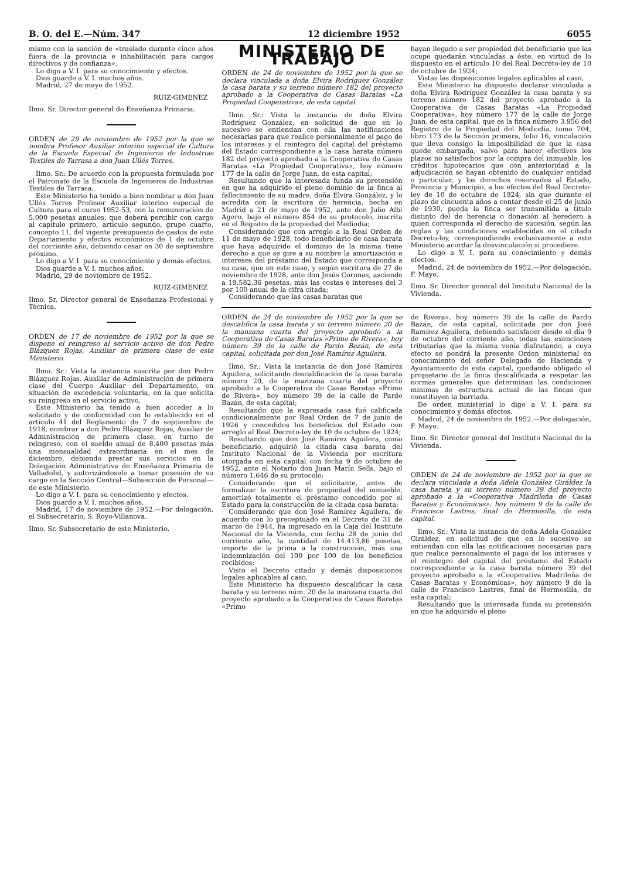B. O. del E.—Núm. 347 12 diciembre 1952 6055
mismo con la sanción de «traslado durante cinco años fuera de la provincia e inhabilitación para cargos directivos y de confianza».
Lo digo a V. I. para su conocimiento y efectos.
Dios guarde a V. I. muchos años.
Madrid, 27 de mayo de 1952.
RUIZ-GIMENEZ
Ilmo. Sr. Director general de Enseñanza Primaria.
ORDEN de 29 de noviembre de 1952 por la que se nombra Profesor Auxiliar interino especial de Cultura de la Escuela Especial de Ingenieros de Industrias Textiles de Tarrasa a don Juan Ullés Torres.
Ilmo. Sr.: De acuerdo con la propuesta formulada por el Patronato de la Escuela de Ingenieros de Industrias Textiles de Tarrasa,
Este Ministerio ha tenido a bien nombrar a don Juan Ullés Torres Profesor Auxiliar interino especial de Cultura para el curso 1952-53, con la remuneración de 5.000 pesetas anuales, que deberá percibir con cargo al capítulo primero, artículo segundo, grupo cuarto, concepto 11, del vigente presupuesto de gastos de este Departamento y efectos económicos de 1 de octubre del corriente año, debiendo cesar en 30 de septiembre próximo.
Lo digo a V. I. para su conocimiento y demás efectos.
Dios guarde a V. I. muchos años.
Madrid, 29 de noviembre de 1952.
RUIZ-GIMENEZ
Ilmo. Sr. Director general de Enseñanza Profesional y Técnica.
ORDEN de 17 de noviembre de 1952 por la que se dispone el reingreso al servicio activo de don Pedro Blázquez Rojas, Auxiliar de primera clase de este Ministerio.
Ilmo. Sr.: Vista la instancia suscrita por don Pedro Blázquez Rojas, Auxiliar de Administración de primera clase del Cuerpo Auxiliar del Departamento, en situación de excedencia voluntaria, en la que solicita su reingreso en el servicio activo,
Este Ministerio ha tenido a bien acceder a lo solicitado y de conformidad con lo establecido en el artículo 41 del Reglamento de 7 de septiembre de 1918, nombrar a don Pedro Blázquez Rojas, Auxiliar de Administración de primera clase, en turno de reingreso, con el sueldo anual de 8.400 pesetas más una mensualidad extraordinaria en el mes de diciembre, debiendo prestar sus servicios en la Delegación Administrativa de Enseñanza Primaria de Valladolid, y autorizándosele a tomar posesión de su cargo en la Sección Central—Subsección de Personal—de este Ministerio.
Lo digo a V. I. para su conocimiento y efectos.
Dios guarde a V. I. muchos años.
Madrid, 17 de noviembre de 1952.—Por delegación, el Subsecretario, S. Royo-Villanova.
Ilmo. Sr. Subsecretario de este Ministerio.
MINISTERIO DE TRABAJO
ORDEN de 24 de noviembre de 1952 por la que se declara vinculada a doña Elvira Rodríguez González la casa barata y su terreno número 182 del proyecto aprobado a la Cooperativa de Casas Baratas «La Propiedad Cooperativa», de esta capital.
Ilmo. Sr.: Vista la instancia de doña Elvira Rodríguez González, en solicitud de que en lo sucesivo se entiendan con ella las notificaciones necesarias para que realice personalmente el pago de los intereses y el reintegro del capital del préstamo del Estado correspondiente a la casa barata número 182 del proyecto aprobado a la Cooperativa de Casas Baratas «La Propiedad Cooperativa», hoy número 177 de la calle de Jorge Juan, de esta capital;
Resultando que la interesada funda su pretensión en que ha adquirido el pleno dominio de la finca al fallecimiento de su madre, doña Elvira González, y lo acredita con la escritura de herencia, hecha en Madrid a 21 de mayo de 1952, ante don Julio Albi Agero, bajo el número 854 de su protocolo, inscrita en el Registro de la propiedad del Mediodía;
Considerando que con arreglo a la Real Orden de 11 de mayo de 1928, todo beneficiario de casa barata que haya adquirido el dominio de la misma tiene derecho a que se gire a su nombre la amortización e intereses del préstamo del Estado que corresponda a su casa, que en este caso, y según escritura de 27 de noviembre de 1928, ante don Jesús Coronas, asciende a 19.582,36 pesetas, más las costas e intereses del 3 por 100 anual de la cifra citada;
Considerando que las casas baratas que
hayan llegado a ser propiedad del beneficiario que las ocupe quedarán vinculadas a éste, en virtud de lo dispuesto en el artículo 10 del Real Decreto-ley de 10 de octubre de 1924;
Vistas las disposiciones legales aplicables al caso,
Este Ministerio ha dispuesto declarar vinculada a doña Elvira Rodríguez González la casa barata y su terreno número 182 del proyecto aprobado a la Cooperativa de Casas Baratas «La Propiedad Cooperativa», hoy número 177 de la calle de Jorge Juan, de esta capital, que es la finca número 3.956 del Registro de la Propiedad del Mediodía, tomo 704, libro 173 de la Sección primera, folio 16, vinculación que lleva consigo la imposibilidad de que la casa quede embargada, salvo para hacer efectivos los plazos no satisfechos por la compra del inmueble, los créditos hipotecarios que con anterioridad a la adjudicación se hayan obtenido de cualquier entidad o particular, y los derechos reservados al Estado, Provincia y Municipio, a los efectos del Real Decreto-ley de 10 de octubre de 1924, sin que durante el plazo de cincuenta años a contar desde el 25 de junio de 1930, pueda la finca ser transmitida a título distinto del de herencia o donación al heredero a quien corresponda el derecho de sucesión, según las reglas y las condiciones establecidas en el citado Decreto-ley, correspondiendo exclusivamente a este Ministerio acordar la desvinculación si procediere.
Lo digo a V. I. para su conocimiento y demás efectos.
Madrid, 24 de noviembre de 1952.—Por delegación, F. Mayo.
Ilmo. Sr. Director general del Instituto Nacional de la Vivienda.
ORDEN de 24 de noviembre de 1952 por la que se descalifica la casa barata y su terreno número 20 de la manzana cuarta del proyecto aprobado a la Cooperativa de Casas Baratas «Primo de Rivera», hoy número 39 de la calle de Pardo Bazán, de esta capital, solicitada por don José Ramírez Aguilera.
Ilmo. Sr.: Vista la instancia de don José Ramírez Aguilera, solicitando descalificación de la casa barata número 20, de la manzana cuarta del proyecto aprobado a la Cooperativa de Casas Baratas «Primo de Rivera», hoy número 39 de la calle de Pardo Bazán, de esta capital;
Resultando que la expresada casa fué calificada condicionalmente por Real Orden de 7 de junio de 1926 y concedidos los beneficios del Estado con arreglo al Real Decreto-ley de 10 de octubre de 1924;
Resultando que don José Ramírez Aguilera, como beneficiario, adquirió la citada casa barata del Instituto Nacional de la Vivienda por escritura otorgada en esta capital con fecha 9 de octubre de 1952, ante el Notario don Juan Marín Sells, bajo el número 1.646 de su protocolo;
Considerando que el solicitante, antes de formalizar la escritura de propiedad del inmueble, amortizó totalmente el préstamo concedido por el Estado para la construcción de la citada casa barata;
Considerando que don José Ramírez Aguilera, de acuerdo con lo preceptuado en el Decreto de 31 de marzo de 1944, ha ingresado en la Caja del Instituto Nacional de la Vivienda, con fecha 28 de junio del corriente año, la cantidad de 14.413,86 pesetas, importe de la prima a la construcción, más una indemnización del 100 por 100 de los beneficios recibidos;
Visto el Decreto citado y demás disposiciones legales aplicables al caso,
Este Ministerio ha dispuesto descalificar la casa barata y su terreno núm. 20 de la manzana cuarta del proyecto aprobado a la Cooperativa de Casas Baratas «Primo
de Rivera», hoy número 39 de la calle de Pardo Bazán, de esta capital, solicitada por don José Ramírez Aguilera, debiendo satisfacer desde el día 9 de octubre del corriente año, todas las exenciones tributarias que la misma venía disfrutando, a cuyo efecto se pondrá la presente Orden ministerial en conocimiento del señor Delegado de Hacienda y Ayuntamiento de esta capital, quedando obligado el propietario de la finca descalificada a respetar las normas generales que determinan las condiciones mínimas de estructura actual de las fincas que constituyen la barriada.
De orden ministerial lo digo a V. I. para su conocimiento y demás efectos.
Madrid, 24 de noviembre de 1952.—Por delegación, F. Mayo.
Ilmo. Sr. Director general del Instituto Nacional de la Vivienda.
ORDEN de 24 de noviembre de 1952 por la que se declara vinculada a doña Adela González Giráldez la casa barata y su terreno número 39 del proyecto aprobado a la «Cooperativa Madrileña de Casas Baratas y Económicas», hoy número 9 de la calle de Francisco Lastres, final de Hermosilla, de esta capital.
Ilmo. Sr.: Vista la instancia de doña Adela González Giráldez, en solicitud de que en lo sucesivo se entiendan con ella las notificaciones necesarias para que realice personalmente el pago de los intereses y el reintegro del capital del préstamo del Estado correspondiente a la casa barata número 39 del proyecto aprobado a la «Cooperativa Madrileña de Casas Baratas y Económicas», hoy número 9 de la calle de Francisco Lastres, final de Hermosilla, de esta capital;
Resultando que la interesada funda su pretensión en que ha adquirido el pleno